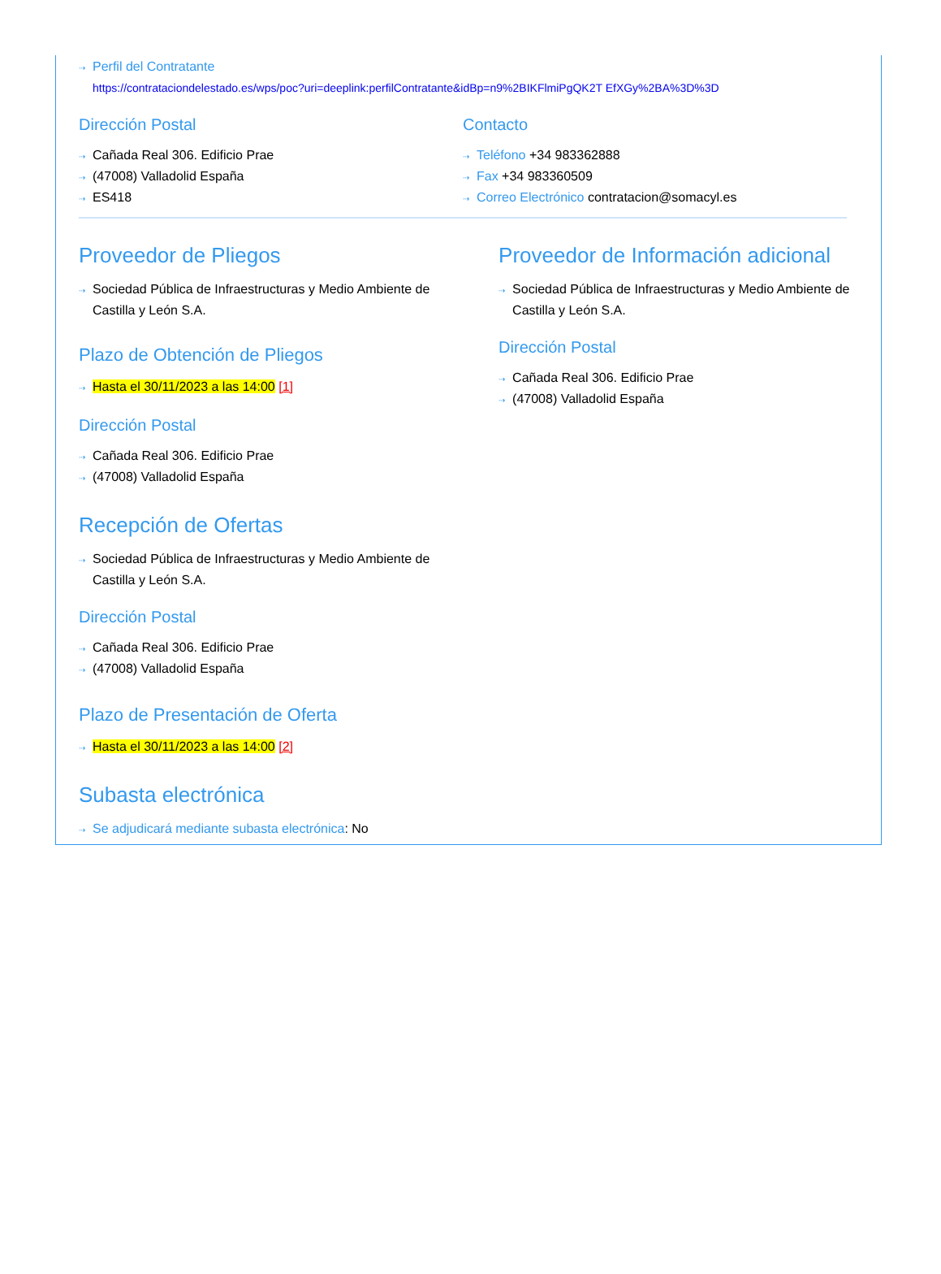⇢ Perfil del Contratante
https://contrataciondelestado.es/wps/poc?uri=deeplink:perfilContratante&idBp=n9%2BIKFlmiPgQK2T EfXGy%2BA%3D%3D
Dirección Postal
⇢ Cañada Real 306. Edificio Prae
⇢ (47008) Valladolid España
⇢ ES418
Contacto
⇢ Teléfono +34 983362888
⇢ Fax +34 983360509
⇢ Correo Electrónico contratacion@somacyl.es
Proveedor de Pliegos
⇢ Sociedad Pública de Infraestructuras y Medio Ambiente de Castilla y León S.A.
Plazo de Obtención de Pliegos
⇢ Hasta el 30/11/2023 a las 14:00 [1]
Dirección Postal
⇢ Cañada Real 306. Edificio Prae
⇢ (47008) Valladolid España
Recepción de Ofertas
⇢ Sociedad Pública de Infraestructuras y Medio Ambiente de Castilla y León S.A.
Dirección Postal
⇢ Cañada Real 306. Edificio Prae
⇢ (47008) Valladolid España
Plazo de Presentación de Oferta
⇢ Hasta el 30/11/2023 a las 14:00 [2]
Subasta electrónica
⇢ Se adjudicará mediante subasta electrónica: No
Proveedor de Información adicional
⇢ Sociedad Pública de Infraestructuras y Medio Ambiente de Castilla y León S.A.
Dirección Postal
⇢ Cañada Real 306. Edificio Prae
⇢ (47008) Valladolid España